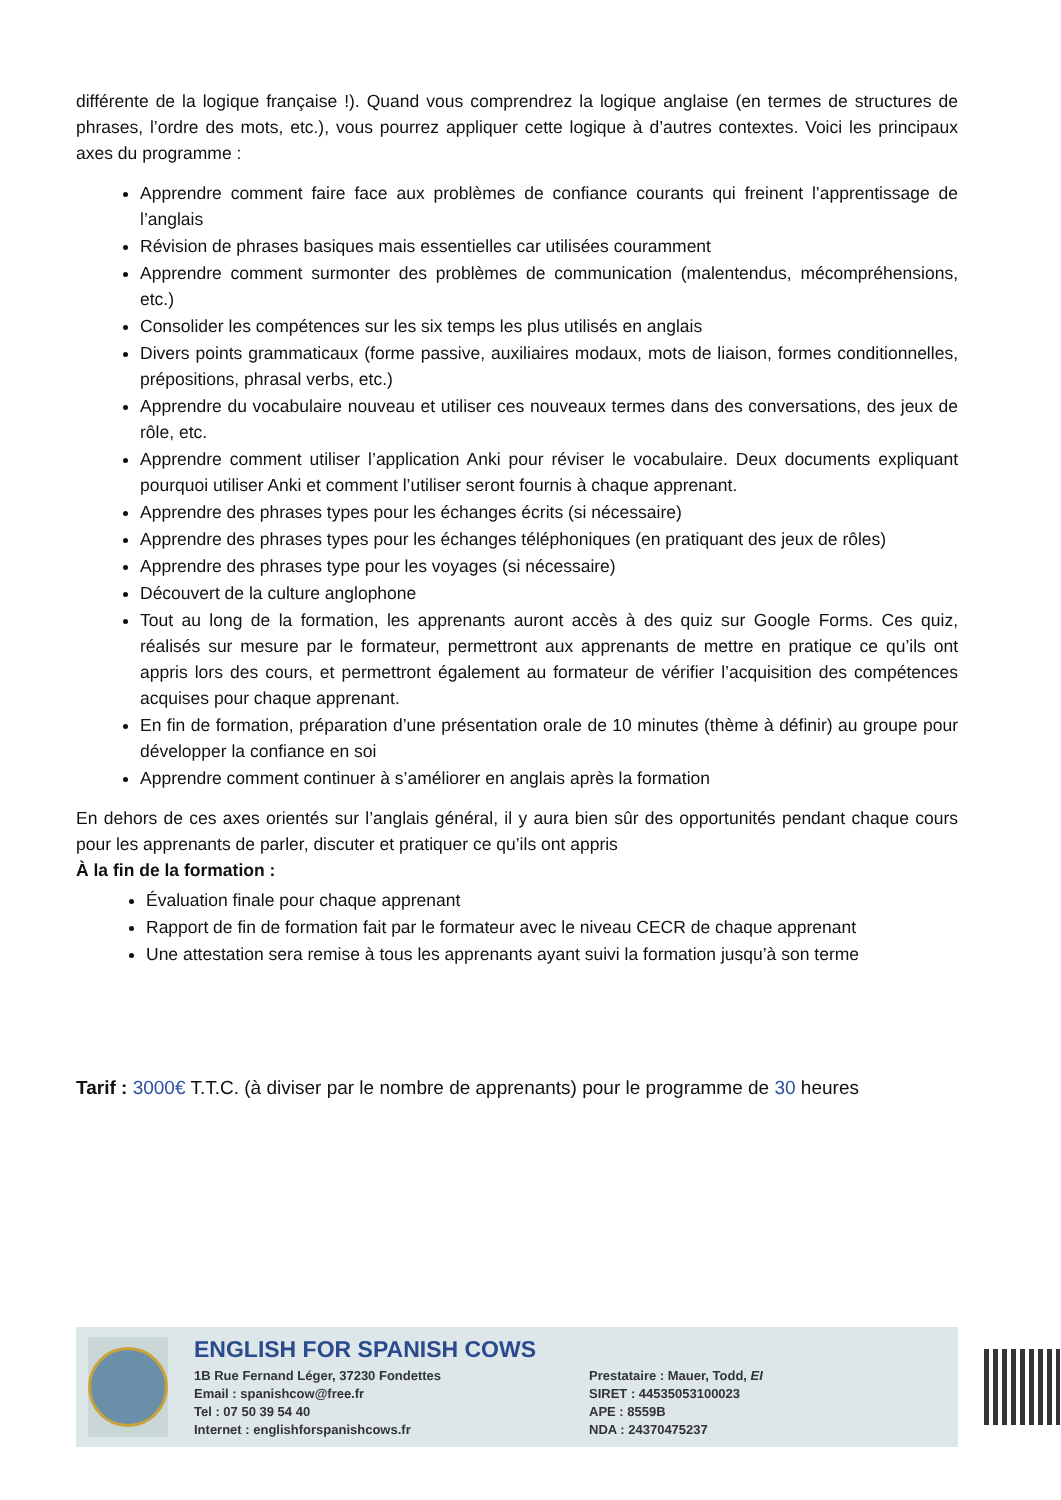différente de la logique française !). Quand vous comprendrez la logique anglaise (en termes de structures de phrases, l’ordre des mots, etc.), vous pourrez appliquer cette logique à d’autres contextes. Voici les principaux axes du programme :
Apprendre comment faire face aux problèmes de confiance courants qui freinent l’apprentissage de l’anglais
Révision de phrases basiques mais essentielles car utilisées couramment
Apprendre comment surmonter des problèmes de communication (malentendus, mécompréhensions, etc.)
Consolider les compétences sur les six temps les plus utilisés en anglais
Divers points grammaticaux (forme passive, auxiliaires modaux, mots de liaison, formes conditionnelles, prépositions, phrasal verbs, etc.)
Apprendre du vocabulaire nouveau et utiliser ces nouveaux termes dans des conversations, des jeux de rôle, etc.
Apprendre comment utiliser l’application Anki pour réviser le vocabulaire. Deux documents expliquant pourquoi utiliser Anki et comment l’utiliser seront fournis à chaque apprenant.
Apprendre des phrases types pour les échanges écrits (si nécessaire)
Apprendre des phrases types pour les échanges téléphoniques (en pratiquant des jeux de rôles)
Apprendre des phrases type pour les voyages (si nécessaire)
Découvert de la culture anglophone
Tout au long de la formation, les apprenants auront accès à des quiz sur Google Forms. Ces quiz, réalisés sur mesure par le formateur, permettront aux apprenants de mettre en pratique ce qu’ils ont appris lors des cours, et permettront également au formateur de vérifier l’acquisition des compétences acquises pour chaque apprenant.
En fin de formation, préparation d’une présentation orale de 10 minutes (thème à définir) au groupe pour développer la confiance en soi
Apprendre comment continuer à s’améliorer en anglais après la formation
En dehors de ces axes orientés sur l’anglais général, il y aura bien sûr des opportunités pendant chaque cours pour les apprenants de parler, discuter et pratiquer ce qu’ils ont appris
À la fin de la formation :
Évaluation finale pour chaque apprenant
Rapport de fin de formation fait par le formateur avec le niveau CECR de chaque apprenant
Une attestation sera remise à tous les apprenants ayant suivi la formation jusqu’à son terme
Tarif : 3000€ T.T.C. (à diviser par le nombre de apprenants) pour le programme de 30 heures
ENGLISH FOR SPANISH COWS
1B Rue Fernand Léger, 37230 Fondettes
Email : spanishcow@free.fr
Tel : 07 50 39 54 40
Internet : englishforspanishcows.fr
Prestataire : Mauer, Todd, EI
SIRET : 44535053100023
APE : 8559B
NDA : 24370475237